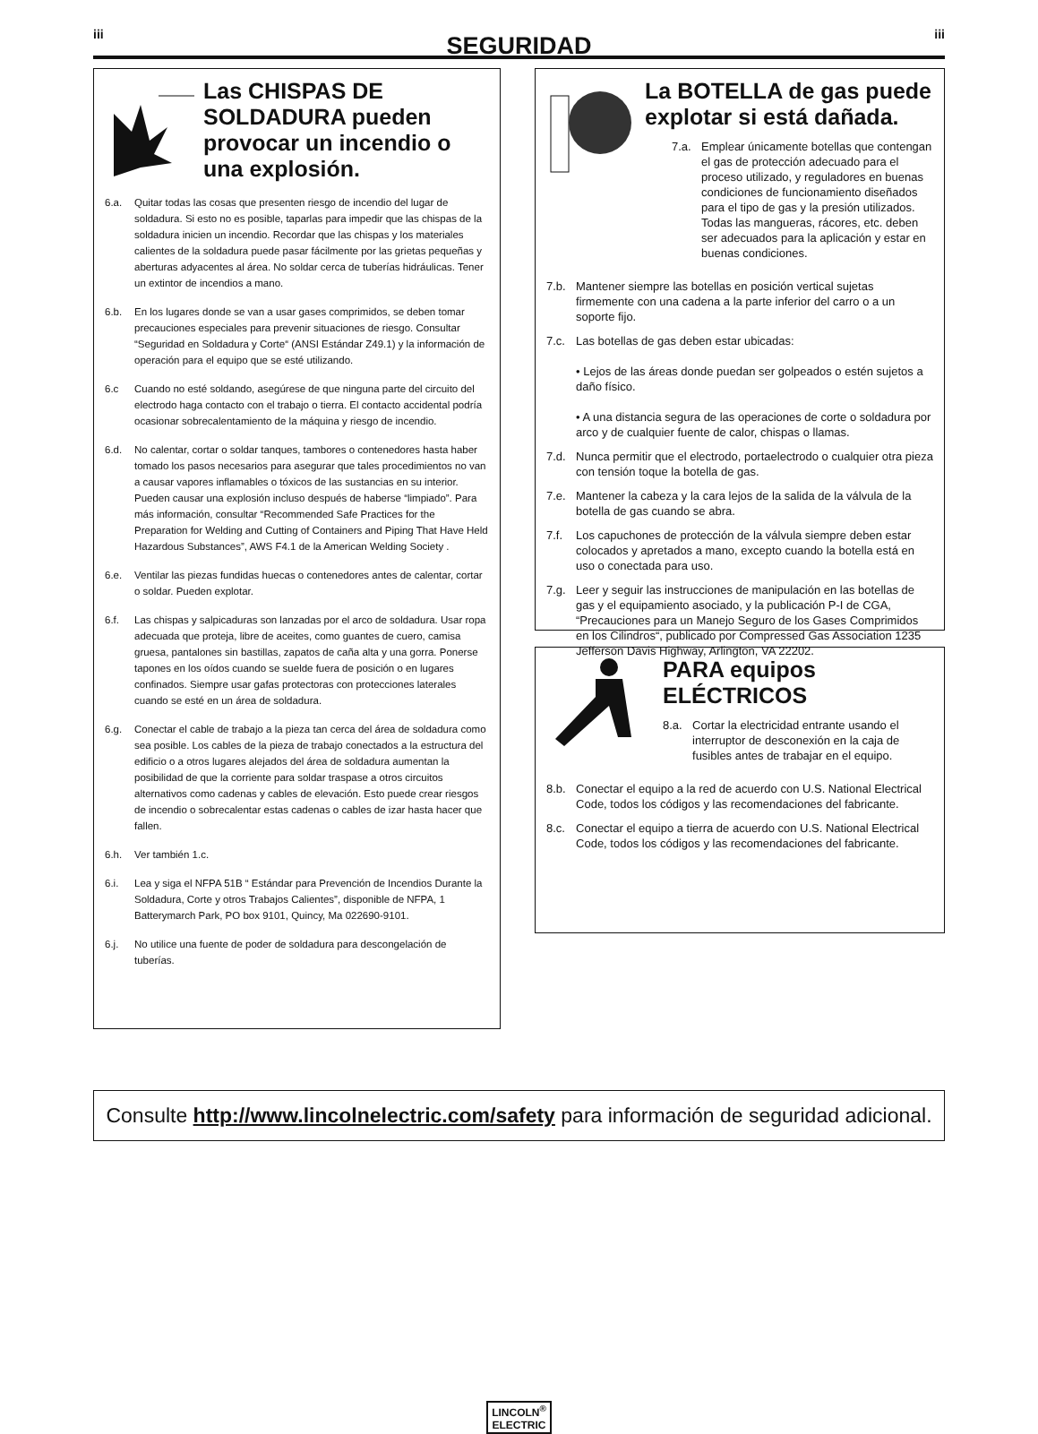iii
SEGURIDAD
iii
Las CHISPAS DE SOLDADURA pueden provocar un incendio o una explosión.
6.a. Quitar todas las cosas que presenten riesgo de incendio del lugar de soldadura. Si esto no es posible, taparlas para impedir que las chispas de la soldadura inicien un incendio. Recordar que las chispas y los materiales calientes de la soldadura puede pasar fácilmente por las grietas pequeñas y aberturas adyacentes al área. No soldar cerca de tuberías hidráulicas. Tener un extintor de incendios a mano.
6.b. En los lugares donde se van a usar gases comprimidos, se deben tomar precauciones especiales para prevenir situaciones de riesgo. Consultar “Seguridad en Soldadura y Corte“ (ANSI Estándar Z49.1) y la información de operación para el equipo que se esté utilizando.
6.c Cuando no esté soldando, asegúrese de que ninguna parte del circuito del electrodo haga contacto con el trabajo o tierra. El contacto accidental podría ocasionar sobrecalentamiento de la máquina y riesgo de incendio.
6.d. No calentar, cortar o soldar tanques, tambores o contenedores hasta haber tomado los pasos necesarios para asegurar que tales procedimientos no van a causar vapores inflamables o tóxicos de las sustancias en su interior. Pueden causar una explosión incluso después de haberse “limpiado”. Para más información, consultar “Recommended Safe Practices for the Preparation for Welding and Cutting of Containers and Piping That Have Held Hazardous Substances”, AWS F4.1 de la American Welding Society .
6.e. Ventilar las piezas fundidas huecas o contenedores antes de calentar, cortar o soldar. Pueden explotar.
6.f. Las chispas y salpicaduras son lanzadas por el arco de soldadura. Usar ropa adecuada que proteja, libre de aceites, como guantes de cuero, camisa gruesa, pantalones sin bastillas, zapatos de caña alta y una gorra. Ponerse tapones en los oídos cuando se suelde fuera de posición o en lugares confinados. Siempre usar gafas protectoras con protecciones laterales cuando se esté en un área de soldadura.
6.g. Conectar el cable de trabajo a la pieza tan cerca del área de soldadura como sea posible. Los cables de la pieza de trabajo conectados a la estructura del edificio o a otros lugares alejados del área de soldadura aumentan la posibilidad de que la corriente para soldar traspase a otros circuitos alternativos como cadenas y cables de elevación. Esto puede crear riesgos de incendio o sobrecalentar estas cadenas o cables de izar hasta hacer que fallen.
6.h. Ver también 1.c.
6.i. Lea y siga el NFPA 51B “ Estándar para Prevención de Incendios Durante la Soldadura, Corte y otros Trabajos Calientes”, disponible de NFPA, 1 Batterymarch Park, PO box 9101, Quincy, Ma 022690-9101.
6.j. No utilice una fuente de poder de soldadura para descongelación de tuberías.
La BOTELLA de gas puede explotar si está dañada.
7.a. Emplear únicamente botellas que contengan el gas de protección adecuado para el proceso utilizado, y reguladores en buenas condiciones de funcionamiento diseñados para el tipo de gas y la presión utilizados. Todas las mangueras, rácores, etc. deben ser adecuados para la aplicación y estar en buenas condiciones.
7.b. Mantener siempre las botellas en posición vertical sujetas firmemente con una cadena a la parte inferior del carro o a un soporte fijo.
7.c. Las botellas de gas deben estar ubicadas:
• Lejos de las áreas donde puedan ser golpeados o estén sujetos a daño físico.
• A una distancia segura de las operaciones de corte o soldadura por arco y de cualquier fuente de calor, chispas o llamas.
7.d. Nunca permitir que el electrodo, portaelectrodo o cualquier otra pieza con tensión toque la botella de gas.
7.e. Mantener la cabeza y la cara lejos de la salida de la válvula de la botella de gas cuando se abra.
7.f. Los capuchones de protección de la válvula siempre deben estar colocados y apretados a mano, excepto cuando la botella está en uso o conectada para uso.
7.g. Leer y seguir las instrucciones de manipulación en las botellas de gas y el equipamiento asociado, y la publicación P-I de CGA, “Precauciones para un Manejo Seguro de los Gases Comprimidos en los Cilindros“, publicado por Compressed Gas Association 1235 Jefferson Davis Highway, Arlington, VA 22202.
PARA equipos ELÉCTRICOS
8.a. Cortar la electricidad entrante usando el interruptor de desconexión en la caja de fusibles antes de trabajar en el equipo.
8.b. Conectar el equipo a la red de acuerdo con U.S. National Electrical Code, todos los códigos y las recomendaciones del fabricante.
8.c. Conectar el equipo a tierra de acuerdo con U.S. National Electrical Code, todos los códigos y las recomendaciones del fabricante.
Consulte http://www.lincolnelectric.com/safety para información de seguridad adicional.
LINCOLN<sup>®</sup>
ELECTRIC